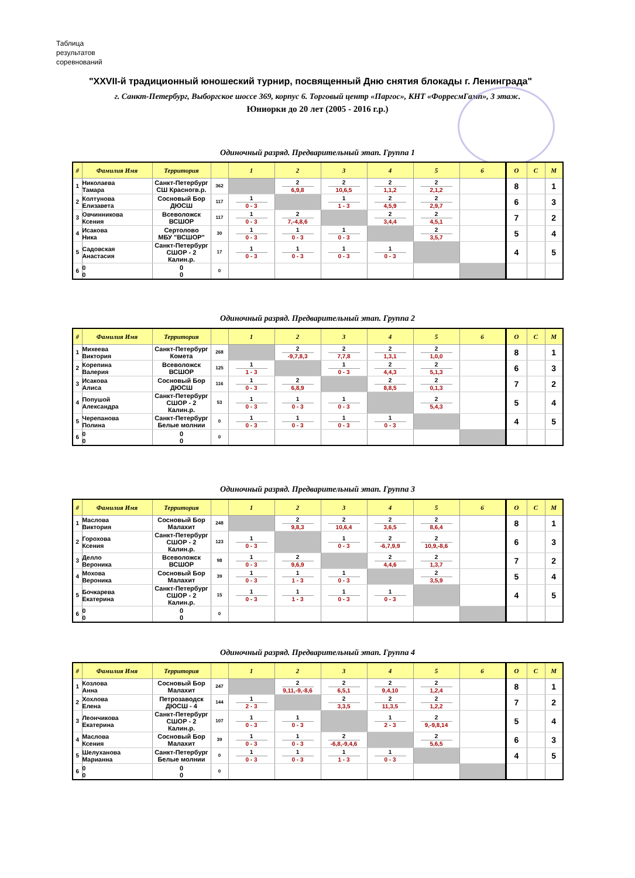Таблица
результатов
соревнований
"XXVII-й традиционный юношеский турнир, посвященный Дню снятия блокады г. Ленинграда"
г. Санкт-Петербург, Выборгское шоссе 369, корпус 6. Торговый центр «Паргос», КНТ «ФорресмГамп», 3 этаж.
Юниорки до 20 лет (2005 - 2016 г.р.)
Одиночный разряд. Предварительный этап. Группа 1
| # | Фамилия Имя | Территория | | 1 | 2 | 3 | 4 | 5 | 6 | О | С | М |
| --- | --- | --- | --- | --- | --- | --- | --- | --- | --- | --- | --- | --- |
| 1 | Николаева Тамара | Санкт-Петербург СШ Красногв.р. | 362 | | 2 6,9,8 | 2 10,6,5 | 2 1,1,2 | 2 2,1,2 | | 8 | | 1 |
| 2 | Колтунова Елизавета | Сосновый Бор ДЮСШ | 117 | 1 0 - 3 | | 1 1 - 3 | 2 4,5,9 | 2 2,9,7 | | 6 | | 3 |
| 3 | Овчинникова Ксения | Всеволожск ВСШОР | 117 | 1 0 - 3 | 2 7,-4,8,6 | | 2 3,4,4 | 2 4,5,1 | | 7 | | 2 |
| 4 | Исакова Ника | Сертолово МБУ "ВСШОР" | 30 | 1 0 - 3 | 1 0 - 3 | 1 0 - 3 | | 2 3,5,7 | | 5 | | 4 |
| 5 | Садовская Анастасия | Санкт-Петербург СШОР - 2 Калин.р. | 17 | 1 0 - 3 | 1 0 - 3 | 1 0 - 3 | 1 0 - 3 | | | 4 | | 5 |
| 6 | 0 0 | 0 0 | 0 | | | | | | | | | |
Одиночный разряд. Предварительный этап. Группа 2
| # | Фамилия Имя | Территория | | 1 | 2 | 3 | 4 | 5 | 6 | О | С | М |
| --- | --- | --- | --- | --- | --- | --- | --- | --- | --- | --- | --- | --- |
| 1 | Михеева Виктория | Санкт-Петербург Комета | 268 | | 2 -9,7,8,3 | 2 7,7,8 | 2 1,3,1 | 2 1,0,0 | | 8 | | 1 |
| 2 | Корепина Валерия | Всеволожск ВСШОР | 125 | 1 1 - 3 | | 1 0 - 3 | 2 4,4,3 | 2 5,1,3 | | 6 | | 3 |
| 3 | Исакова Алиса | Сосновый Бор ДЮСШ | 116 | 1 0 - 3 | 2 6,8,9 | | 2 8,8,5 | 2 0,1,3 | | 7 | | 2 |
| 4 | Попушой Александра | Санкт-Петербург СШОР - 2 Калин.р. | 53 | 1 0 - 3 | 1 0 - 3 | 1 0 - 3 | | 2 5,4,3 | | 5 | | 4 |
| 5 | Черепанова Полина | Санкт-Петербург Белые молнии | 0 | 1 0 - 3 | 1 0 - 3 | 1 0 - 3 | 1 0 - 3 | | | 4 | | 5 |
| 6 | 0 0 | 0 0 | 0 | | | | | | | | | |
Одиночный разряд. Предварительный этап. Группа 3
| # | Фамилия Имя | Территория | | 1 | 2 | 3 | 4 | 5 | 6 | О | С | М |
| --- | --- | --- | --- | --- | --- | --- | --- | --- | --- | --- | --- | --- |
| 1 | Маслова Виктория | Сосновый Бор Малахит | 248 | | 2 9,8,3 | 2 10,6,4 | 2 3,6,5 | 2 8,6,4 | | 8 | | 1 |
| 2 | Горохова Ксения | Санкт-Петербург СШОР - 2 Калин.р. | 123 | 1 0 - 3 | | 1 0 - 3 | 2 -6,7,9,9 | 2 10,9,-8,6 | | 6 | | 3 |
| 3 | Делло Вероника | Всеволожск ВСШОР | 98 | 1 0 - 3 | 2 9,6,9 | | 2 4,4,6 | 2 1,3,7 | | 7 | | 2 |
| 4 | Мохова Вероника | Сосновый Бор Малахит | 39 | 1 0 - 3 | 1 1 - 3 | 1 0 - 3 | | 2 3,5,9 | | 5 | | 4 |
| 5 | Бочкарева Екатерина | Санкт-Петербург СШОР - 2 Калин.р. | 15 | 1 0 - 3 | 1 1 - 3 | 1 0 - 3 | 1 0 - 3 | | | 4 | | 5 |
| 6 | 0 0 | 0 0 | 0 | | | | | | | | | |
Одиночный разряд. Предварительный этап. Группа 4
| # | Фамилия Имя | Территория | | 1 | 2 | 3 | 4 | 5 | 6 | О | С | М |
| --- | --- | --- | --- | --- | --- | --- | --- | --- | --- | --- | --- | --- |
| 1 | Козлова Анна | Сосновый Бор Малахит | 247 | | 2 9,11,-9,-8,6 | 2 6,5,1 | 2 9,4,10 | 2 1,2,4 | | 8 | | 1 |
| 2 | Хохлова Елена | Петрозаводск ДЮСШ - 4 | 144 | 1 2 - 3 | | 2 3,3,5 | 2 11,3,5 | 2 1,2,2 | | 7 | | 2 |
| 3 | Леончикова Екатерина | Санкт-Петербург СШОР - 2 Калин.р. | 107 | 1 0 - 3 | 1 0 - 3 | | 1 2 - 3 | 2 9,-9,8,14 | | 5 | | 4 |
| 4 | Маслова Ксения | Сосновый Бор Малахит | 39 | 1 0 - 3 | 1 0 - 3 | 2 -6,8,-9,4,6 | | 2 5,6,5 | | 6 | | 3 |
| 5 | Шелуханова Марианна | Санкт-Петербург Белые молнии | 0 | 1 0 - 3 | 1 0 - 3 | 1 1 - 3 | 1 0 - 3 | | | 4 | | 5 |
| 6 | 0 0 | 0 0 | 0 | | | | | | | | | |